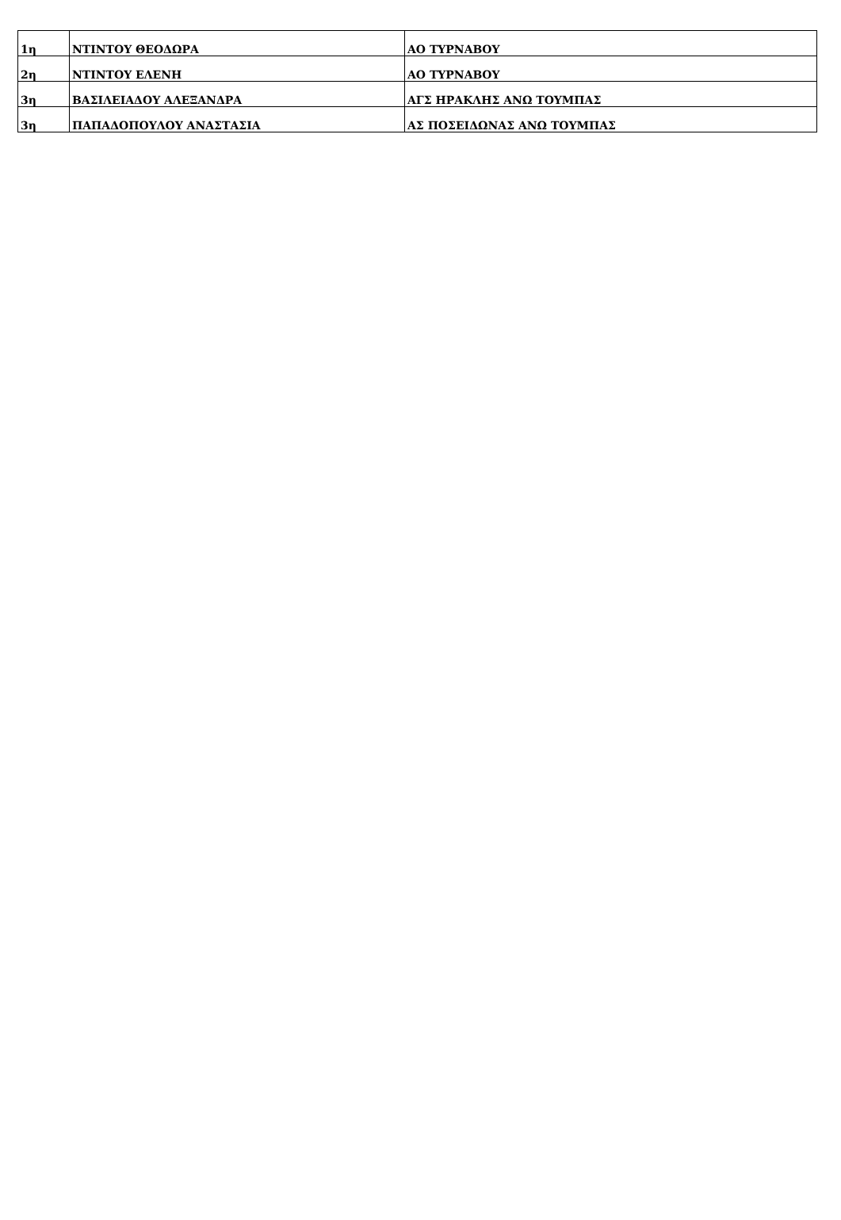| 1η | ΝΤΙΝΤΟΥ ΘΕΟΔΩΡΑ | ΑΟ ΤΥΡΝΑΒΟΥ |
| 2η | ΝΤΙΝΤΟΥ ΕΛΕΝΗ | ΑΟ ΤΥΡΝΑΒΟΥ |
| 3η | ΒΑΣΙΛΕΙΑΔΟΥ ΑΛΕΞΑΝΔΡΑ | ΑΓΣ ΗΡΑΚΛΗΣ ΑΝΩ ΤΟΥΜΠΑΣ |
| 3η | ΠΑΠΑΔΟΠΟΥΛΟΥ ΑΝΑΣΤΑΣΙΑ | ΑΣ ΠΟΣΕΙΔΩΝΑΣ ΑΝΩ ΤΟΥΜΠΑΣ |